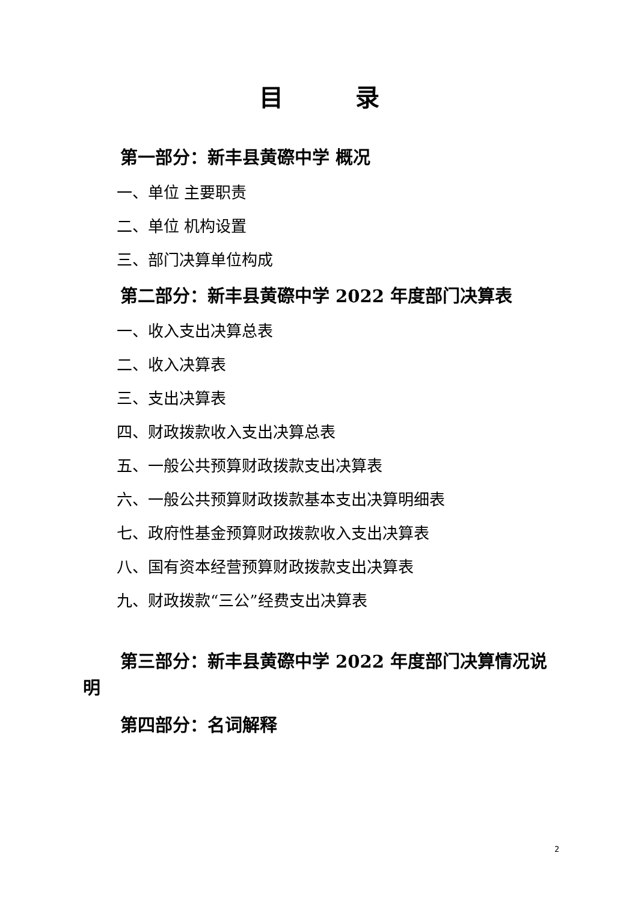目　　　录
第一部分：新丰县黄磜中学 概况
一、单位 主要职责
二、单位 机构设置
三、部门决算单位构成
第二部分：新丰县黄磜中学 2022 年度部门决算表
一、收入支出决算总表
二、收入决算表
三、支出决算表
四、财政拨款收入支出决算总表
五、一般公共预算财政拨款支出决算表
六、一般公共预算财政拨款基本支出决算明细表
七、政府性基金预算财政拨款收入支出决算表
八、国有资本经营预算财政拨款支出决算表
九、财政拨款“三公”经费支出决算表
第三部分：新丰县黄磜中学 2022 年度部门决算情况说明
第四部分：名词解释
2